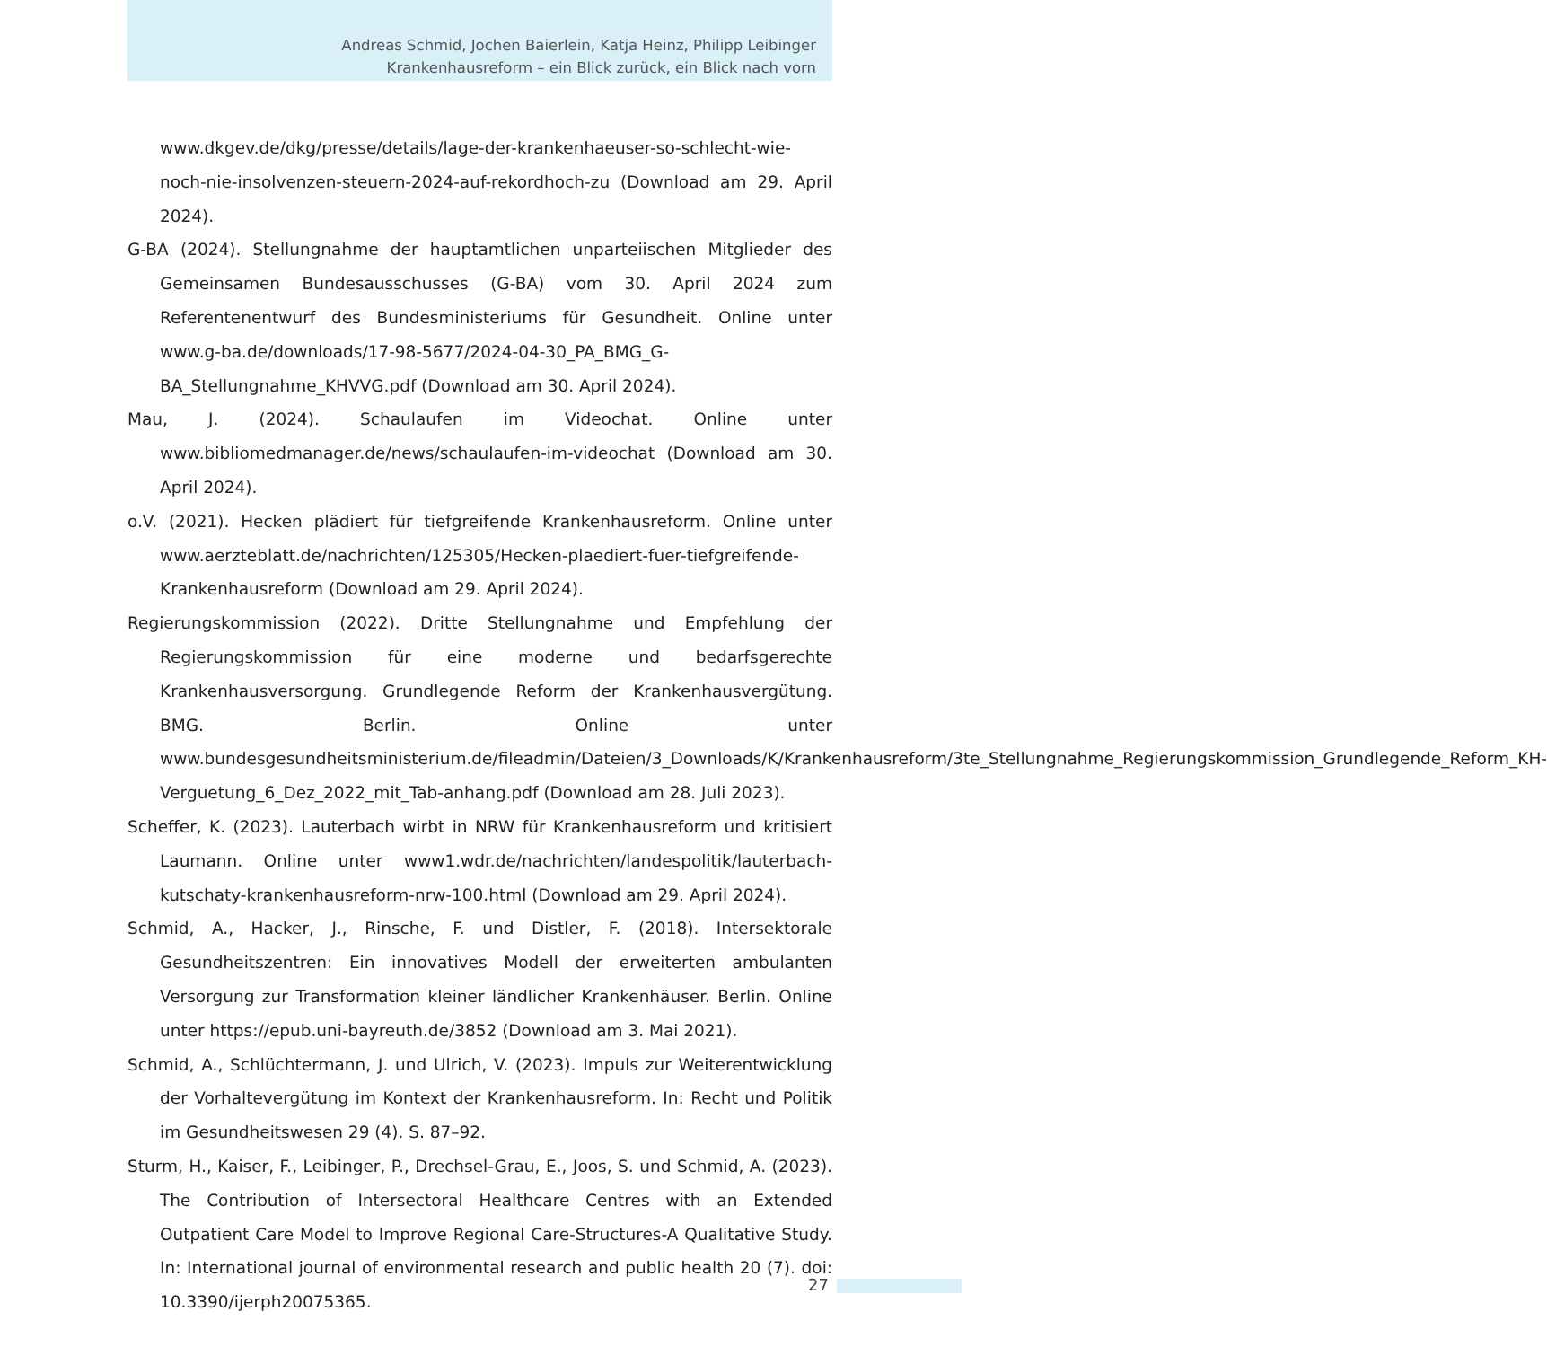Andreas Schmid, Jochen Baierlein, Katja Heinz, Philipp Leibinger
Krankenhausreform – ein Blick zurück, ein Blick nach vorn
www.dkgev.de/dkg/presse/details/lage-der-krankenhaeuser-so-schlecht-wie-noch-nie-insolvenzen-steuern-2024-auf-rekordhoch-zu (Download am 29. April 2024).
G-BA (2024). Stellungnahme der hauptamtlichen unparteiischen Mitglieder des Gemeinsamen Bundesausschusses (G-BA) vom 30. April 2024 zum Referentenentwurf des Bundesministeriums für Gesundheit. Online unter www.g-ba.de/downloads/17-98-5677/2024-04-30_PA_BMG_G-BA_Stellungnahme_KHVVG.pdf (Download am 30. April 2024).
Mau, J. (2024). Schaulaufen im Videochat. Online unter www.bibliomedmanager.de/news/schaulaufen-im-videochat (Download am 30. April 2024).
o.V. (2021). Hecken plädiert für tiefgreifende Krankenhausreform. Online unter www.aerzteblatt.de/nachrichten/125305/Hecken-plaediert-fuer-tiefgreifende-Krankenhausreform (Download am 29. April 2024).
Regierungskommission (2022). Dritte Stellungnahme und Empfehlung der Regierungskommission für eine moderne und bedarfsgerechte Krankenhausversorgung. Grundlegende Reform der Krankenhausvergütung. BMG. Berlin. Online unter www.bundesgesundheitsministerium.de/fileadmin/Dateien/3_Downloads/K/Krankenhausreform/3te_Stellungnahme_Regierungskommission_Grundlegende_Reform_KH-Verguetung_6_Dez_2022_mit_Tab-anhang.pdf (Download am 28. Juli 2023).
Scheffer, K. (2023). Lauterbach wirbt in NRW für Krankenhausreform und kritisiert Laumann. Online unter www1.wdr.de/nachrichten/landespolitik/lauterbach-kutschaty-krankenhausreform-nrw-100.html (Download am 29. April 2024).
Schmid, A., Hacker, J., Rinsche, F. und Distler, F. (2018). Intersektorale Gesundheitszentren: Ein innovatives Modell der erweiterten ambulanten Versorgung zur Transformation kleiner ländlicher Krankenhäuser. Berlin. Online unter https://epub.uni-bayreuth.de/3852 (Download am 3. Mai 2021).
Schmid, A., Schlüchtermann, J. und Ulrich, V. (2023). Impuls zur Weiterentwicklung der Vorhaltevergütung im Kontext der Krankenhausreform. In: Recht und Politik im Gesundheitswesen 29 (4). S. 87–92.
Sturm, H., Kaiser, F., Leibinger, P., Drechsel-Grau, E., Joos, S. und Schmid, A. (2023). The Contribution of Intersectoral Healthcare Centres with an Extended Outpatient Care Model to Improve Regional Care-Structures-A Qualitative Study. In: International journal of environmental research and public health 20 (7). doi: 10.3390/ijerph20075365.
27